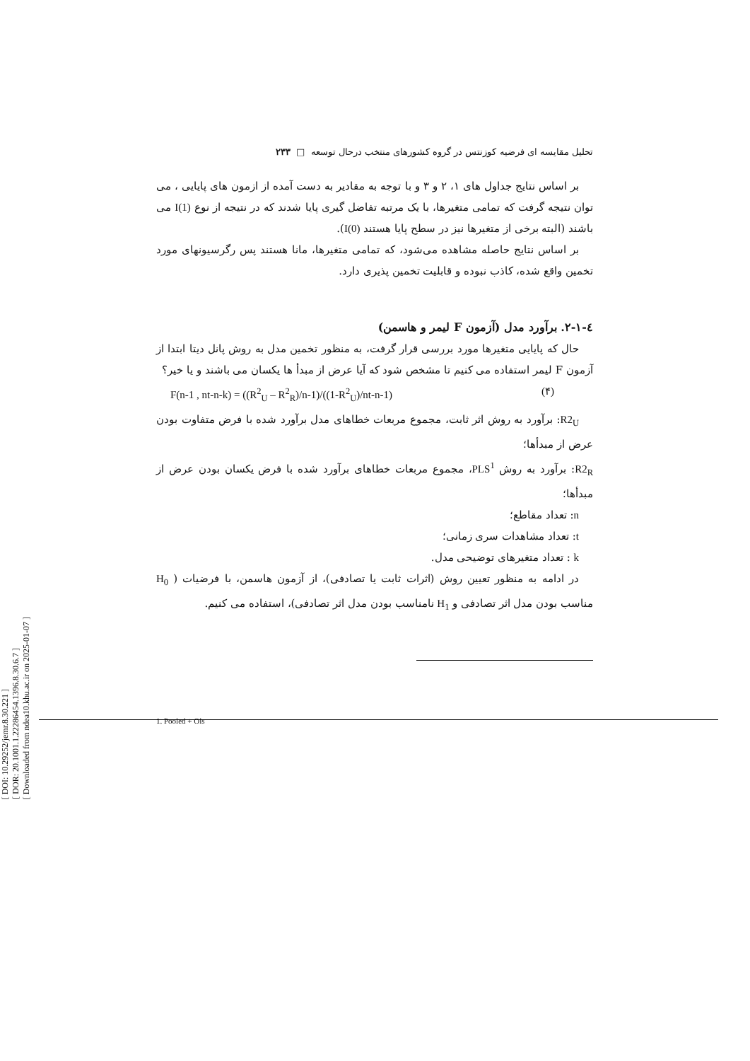[ DOI: 10.29252/jemr.8.30.221 ]
[ DOR: 20.1001.1.22286454.1396.8.30.6.7 ]
[ Downloaded from ndea10.khu.ac.ir on 2025-01-07 ]
تحلیل مقایسه ای فرضیه کوزنتس در گروه کشورهای منتخب درحال توسعه □ ۲۳۳
بر اساس نتایج جداول های ۱، ۲ و ۳ و با توجه به مقادیر به دست آمده از ازمون های پایایی ، می توان نتیجه گرفت که تمامی متغیرها، با یک مرتبه تفاضل گیری پایا شدند که در نتیجه از نوع I(1) می باشند (البته برخی از متغیرها نیز در سطح پایا هستند I(0)).
بر اساس نتایج حاصله مشاهده می‌شود، که تمامی متغیرها، مانا هستند پس رگرسیونهای مورد تخمین واقع شده، کاذب نبوده و قابلیت تخمین پذیری دارد.
٤-١-٢. برآورد مدل (آزمون F لیمر و هاسمن)
حال که پایایی متغیرها مورد بررسی قرار گرفت، به منظور تخمین مدل به روش پانل دیتا ابتدا از آزمون F لیمر استفاده می کنیم تا مشخص شود که آیا عرض از مبدأ ها یکسان می باشند و یا خیر؟
F(n-1 , nt-n-k) = ((R<sup>2</sup><sub>U</sub> – R<sup>2</sup><sub>R</sub>)/n-1)/((1-R<sup>2</sup><sub>U</sub>)/nt-n-1) (۴)
R2<sub>U</sub>: برآورد به روش اثر ثابت، مجموع مربعات خطاهای مدل برآورد شده با فرض متفاوت بودن عرض از مبدأها؛
R2<sub>R</sub>: برآورد به روش PLS<sup>1</sup>، مجموع مربعات خطاهای برآورد شده با فرض یکسان بودن عرض از مبدأها؛
n: تعداد مقاطع؛
t: تعداد مشاهدات سری زمانی؛
k : تعداد متغیرهای توضیحی مدل.
در ادامه به منظور تعیین روش (اثرات ثابت یا تصادفی)، از آزمون هاسمن، با فرضیات ( H<sub>0</sub> مناسب بودن مدل اثر تصادفی و H<sub>1</sub> نامناسب بودن مدل اثر تصادفی)، استفاده می کنیم.
1. Pooled + Ols